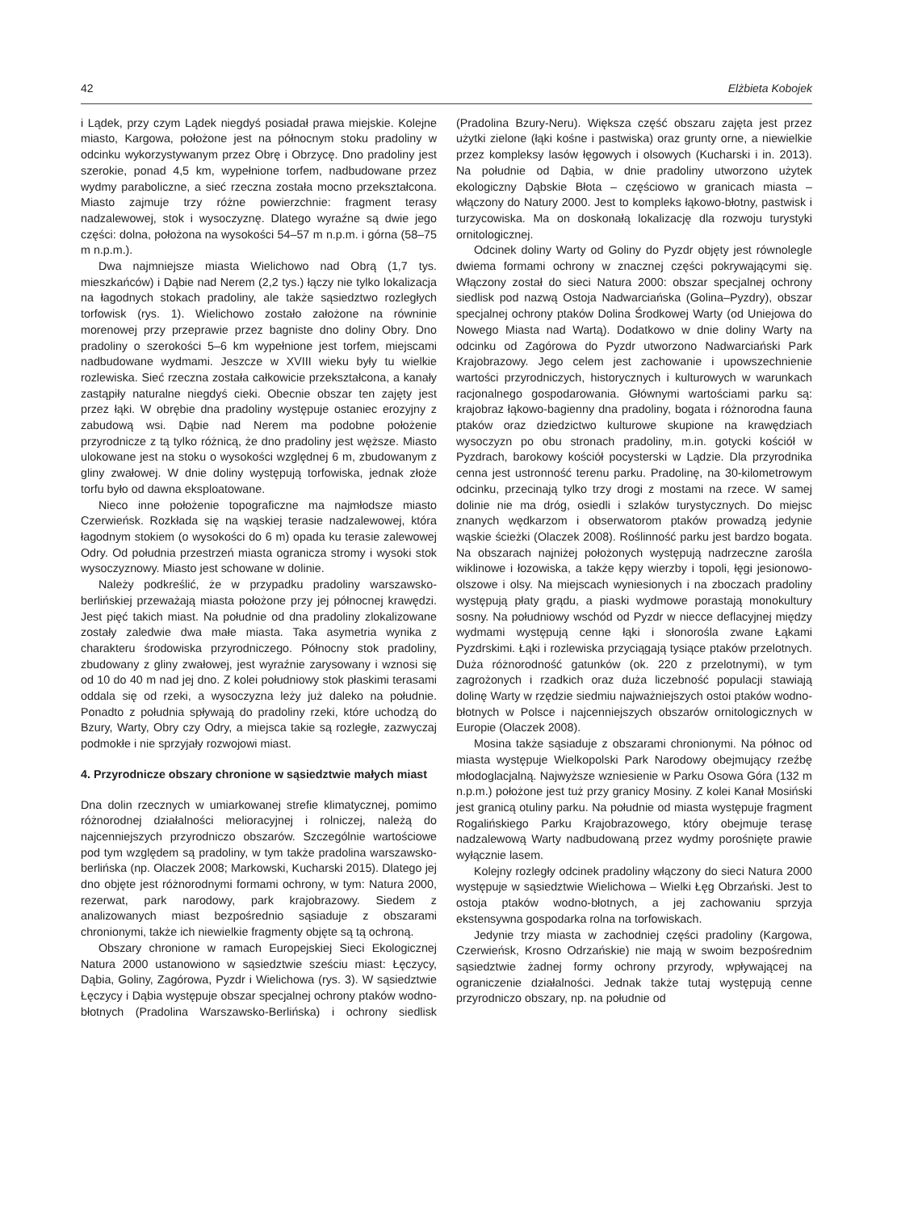42 Elżbieta Kobojek
i Lądek, przy czym Lądek niegdyś posiadał prawa miejskie. Kolejne miasto, Kargowa, położone jest na północnym stoku pradoliny w odcinku wykorzystywanym przez Obrę i Obrzycę. Dno pradoliny jest szerokie, ponad 4,5 km, wypełnione torfem, nadbudowane przez wydmy paraboliczne, a sieć rzeczna została mocno przekształcona. Miasto zajmuje trzy różne powierzchnie: fragment terasy nadzalewowej, stok i wysoczyznę. Dlatego wyraźne są dwie jego części: dolna, położona na wysokości 54–57 m n.p.m. i górna (58–75 m n.p.m.).
Dwa najmniejsze miasta Wielichowo nad Obrą (1,7 tys. mieszkańców) i Dąbie nad Nerem (2,2 tys.) łączy nie tylko lokalizacja na łagodnych stokach pradoliny, ale także sąsiedztwo rozległych torfowisk (rys. 1). Wielichowo zostało założone na równinie morenowej przy przeprawie przez bagniste dno doliny Obry. Dno pradoliny o szerokości 5–6 km wypełnione jest torfem, miejscami nadbudowane wydmami. Jeszcze w XVIII wieku były tu wielkie rozlewiska. Sieć rzeczna została całkowicie przekształcona, a kanały zastąpiły naturalne niegdyś cieki. Obecnie obszar ten zajęty jest przez łąki. W obrębie dna pradoliny występuje ostaniec erozyjny z zabudową wsi. Dąbie nad Nerem ma podobne położenie przyrodnicze z tą tylko różnicą, że dno pradoliny jest węższe. Miasto ulokowane jest na stoku o wysokości względnej 6 m, zbudowanym z gliny zwałowej. W dnie doliny występują torfowiska, jednak złoże torfu było od dawna eksploatowane.
Nieco inne położenie topograficzne ma najmłodsze miasto Czerwieńsk. Rozkłada się na wąskiej terasie nadzalewowej, która łagodnym stokiem (o wysokości do 6 m) opada ku terasie zalewowej Odry. Od południa przestrzeń miasta ogranicza stromy i wysoki stok wysoczyznowy. Miasto jest schowane w dolinie.
Należy podkreślić, że w przypadku pradoliny warszawsko-berlińskiej przeważają miasta położone przy jej północnej krawędzi. Jest pięć takich miast. Na południe od dna pradoliny zlokalizowane zostały zaledwie dwa małe miasta. Taka asymetria wynika z charakteru środowiska przyrodniczego. Północny stok pradoliny, zbudowany z gliny zwałowej, jest wyraźnie zarysowany i wznosi się od 10 do 40 m nad jej dno. Z kolei południowy stok płaskimi terasami oddala się od rzeki, a wysoczyzna leży już daleko na południe. Ponadto z południa spływają do pradoliny rzeki, które uchodzą do Bzury, Warty, Obry czy Odry, a miejsca takie są rozległe, zazwyczaj podmokłe i nie sprzyjały rozwojowi miast.
4. Przyrodnicze obszary chronione w sąsiedztwie małych miast
Dna dolin rzecznych w umiarkowanej strefie klimatycznej, pomimo różnorodnej działalności melioracyjnej i rolniczej, należą do najcenniejszych przyrodniczo obszarów. Szczególnie wartościowe pod tym względem są pradoliny, w tym także pradolina warszawsko-berlińska (np. Olaczek 2008; Markowski, Kucharski 2015). Dlatego jej dno objęte jest różnorodnymi formami ochrony, w tym: Natura 2000, rezerwat, park narodowy, park krajobrazowy. Siedem z analizowanych miast bezpośrednio sąsiaduje z obszarami chronionymi, także ich niewielkie fragmenty objęte są tą ochroną.
Obszary chronione w ramach Europejskiej Sieci Ekologicznej Natura 2000 ustanowiono w sąsiedztwie sześciu miast: Łęczycy, Dąbia, Goliny, Zagórowa, Pyzdr i Wielichowa (rys. 3). W sąsiedztwie Łęczycy i Dąbia występuje obszar specjalnej ochrony ptaków wodno-błotnych (Pradolina Warszawsko-Berlińska) i ochrony siedlisk (Pradolina Bzury-Neru). Większa część obszaru zajęta jest przez użytki zielone (łąki kośne i pastwiska) oraz grunty orne, a niewielkie przez kompleksy lasów łęgowych i olsowych (Kucharski i in. 2013). Na południe od Dąbia, w dnie pradoliny utworzono użytek ekologiczny Dąbskie Błota – częściowo w granicach miasta – włączony do Natury 2000. Jest to kompleks łąkowo-błotny, pastwisk i turzycowiska. Ma on doskonałą lokalizację dla rozwoju turystyki ornitologicznej.
Odcinek doliny Warty od Goliny do Pyzdr objęty jest równolegle dwiema formami ochrony w znacznej części pokrywającymi się. Włączony został do sieci Natura 2000: obszar specjalnej ochrony siedlisk pod nazwą Ostoja Nadwarciańska (Golina–Pyzdry), obszar specjalnej ochrony ptaków Dolina Środkowej Warty (od Uniejowa do Nowego Miasta nad Wartą). Dodatkowo w dnie doliny Warty na odcinku od Zagórowa do Pyzdr utworzono Nadwarciański Park Krajobrazowy. Jego celem jest zachowanie i upowszechnienie wartości przyrodniczych, historycznych i kulturowych w warunkach racjonalnego gospodarowania. Głównymi wartościami parku są: krajobraz łąkowo-bagienny dna pradoliny, bogata i różnorodna fauna ptaków oraz dziedzictwo kulturowe skupione na krawędziach wysoczyzn po obu stronach pradoliny, m.in. gotycki kościół w Pyzdrach, barokowy kościół pocysterski w Lądzie. Dla przyrodnika cenna jest ustronność terenu parku. Pradolinę, na 30-kilometrowym odcinku, przecinają tylko trzy drogi z mostami na rzece. W samej dolinie nie ma dróg, osiedli i szlaków turystycznych. Do miejsc znanych wędkarzom i obserwatorom ptaków prowadzą jedynie wąskie ścieżki (Olaczek 2008). Roślinność parku jest bardzo bogata. Na obszarach najniżej położonych występują nadrzeczne zarośla wiklinowe i łozowiska, a także kępy wierzby i topoli, łęgi jesionowo-olszowe i olsy. Na miejscach wyniesionych i na zboczach pradoliny występują płaty grądu, a piaski wydmowe porastają monokultury sosny. Na południowy wschód od Pyzdr w niecce deflacyjnej między wydmami występują cenne łąki i słonorośla zwane Łąkami Pyzdrskimi. Łąki i rozlewiska przyciągają tysiące ptaków przelotnych. Duża różnorodność gatunków (ok. 220 z przelotnymi), w tym zagrożonych i rzadkich oraz duża liczebność populacji stawiają dolinę Warty w rzędzie siedmiu najważniejszych ostoi ptaków wodno-błotnych w Polsce i najcenniejszych obszarów ornitologicznych w Europie (Olaczek 2008).
Mosina także sąsiaduje z obszarami chronionymi. Na północ od miasta występuje Wielkopolski Park Narodowy obejmujący rzeźbę młodoglacjalną. Najwyższe wzniesienie w Parku Osowa Góra (132 m n.p.m.) położone jest tuż przy granicy Mosiny. Z kolei Kanał Mosiński jest granicą otuliny parku. Na południe od miasta występuje fragment Rogalińskiego Parku Krajobrazowego, który obejmuje terasę nadzalewową Warty nadbudowaną przez wydmy porośnięte prawie wyłącznie lasem.
Kolejny rozległy odcinek pradoliny włączony do sieci Natura 2000 występuje w sąsiedztwie Wielichowa – Wielki Łęg Obrzański. Jest to ostoja ptaków wodno-błotnych, a jej zachowaniu sprzyja ekstensywna gospodarka rolna na torfowiskach.
Jedynie trzy miasta w zachodniej części pradoliny (Kargowa, Czerwieńsk, Krosno Odrzańskie) nie mają w swoim bezpośrednim sąsiedztwie żadnej formy ochrony przyrody, wpływającej na ograniczenie działalności. Jednak także tutaj występują cenne przyrodniczo obszary, np. na południe od